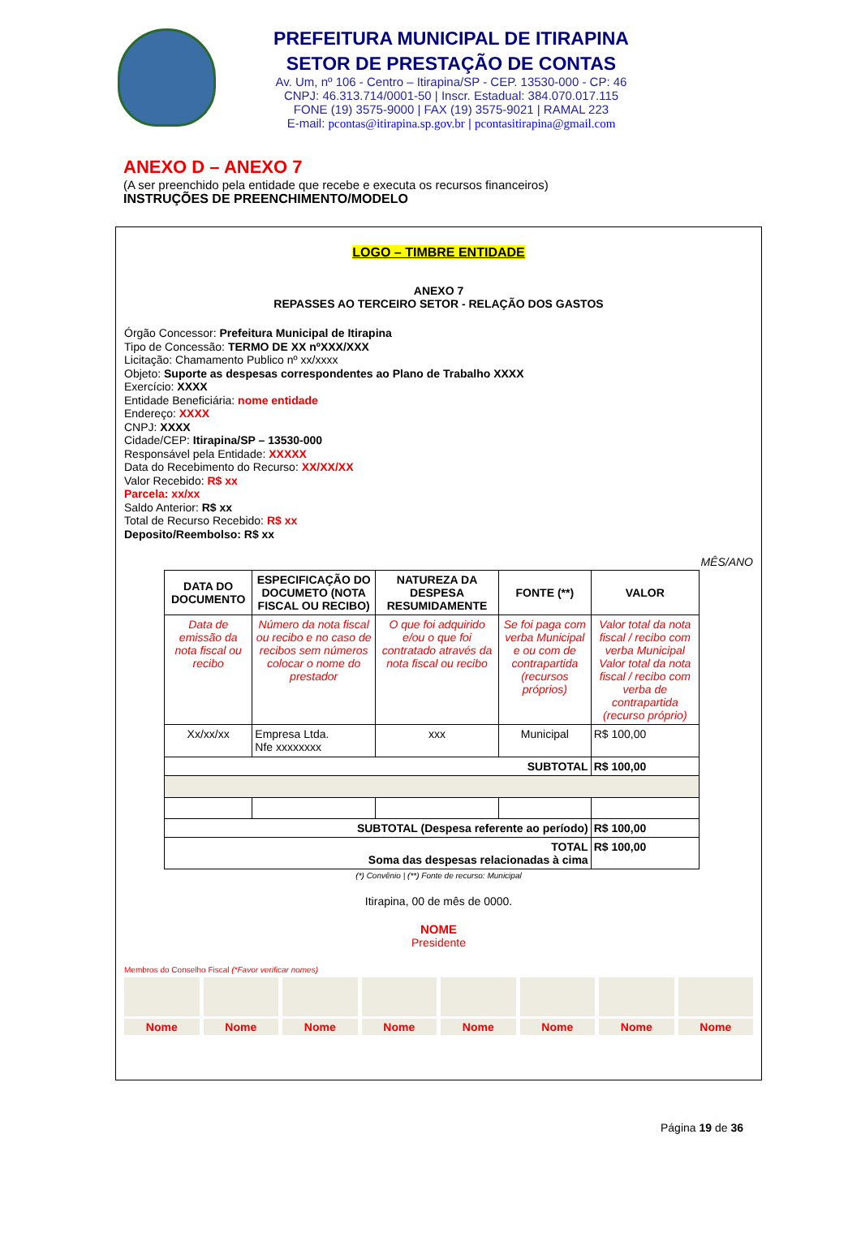PREFEITURA MUNICIPAL DE ITIRAPINA
SETOR DE PRESTAÇÃO DE CONTAS
Av. Um, nº 106 - Centro – Itirapina/SP - CEP. 13530-000 - CP: 46
CNPJ: 46.313.714/0001-50 | Inscr. Estadual: 384.070.017.115
FONE (19) 3575-9000 | FAX (19) 3575-9021 | RAMAL 223
E-mail: pcontas@itirapina.sp.gov.br | pcontasitirapina@gmail.com
ANEXO D – ANEXO 7
(A ser preenchido pela entidade que recebe e executa os recursos financeiros)
INSTRUÇÕES DE PREENCHIMENTO/MODELO
LOGO – TIMBRE ENTIDADE
ANEXO 7
REPASSES AO TERCEIRO SETOR - RELAÇÃO DOS GASTOS
Órgão Concessor: Prefeitura Municipal de Itirapina
Tipo de Concessão: TERMO DE XX nºXXX/XXX
Licitação: Chamamento Publico nº xx/xxxx
Objeto: Suporte as despesas correspondentes ao Plano de Trabalho XXXX
Exercício: XXXX
Entidade Beneficiária: nome entidade
Endereço: XXXX
CNPJ: XXXX
Cidade/CEP: Itirapina/SP – 13530-000
Responsável pela Entidade: XXXXX
Data do Recebimento do Recurso: XX/XX/XX
Valor Recebido: R$ xx
Parcela: xx/xx
Saldo Anterior: R$ xx
Total de Recurso Recebido: R$ xx
Deposito/Reembolso: R$ xx
MÊS/ANO
| DATA DO DOCUMENTO | ESPECIFICAÇÃO DO DOCUMETO (NOTA FISCAL OU RECIBO) | NATUREZA DA DESPESA RESUMIDAMENTE | FONTE (**) | VALOR |
| --- | --- | --- | --- | --- |
| Data de emissão da nota fiscal ou recibo | Número da nota fiscal ou recibo e no caso de recibos sem números colocar o nome do prestador | O que foi adquirido e/ou o que foi contratado através da nota fiscal ou recibo | Se foi paga com verba Municipal e ou com de contrapartida (recursos próprios) | Valor total da nota fiscal / recibo com verba Municipal Valor total da nota fiscal / recibo com verba de contrapartida (recurso próprio) |
| Xx/xx/xx | Empresa Ltda. Nfe xxxxxxxx | xxx | Municipal | R$ 100,00 |
| SUBTOTAL | | | | R$ 100,00 |
| SUBTOTAL (Despesa referente ao período) | | | | R$ 100,00 |
| TOTAL Soma das despesas relacionadas à cima | | | | R$ 100,00 |
(*) Convênio | (**) Fonte de recurso: Municipal
Itirapina, 00 de mês de 0000.
NOME
Presidente
Membros do Conselho Fiscal (*Favor verificar nomes)
Nome Nome Nome Nome Nome Nome Nome Nome
Página 19 de 36